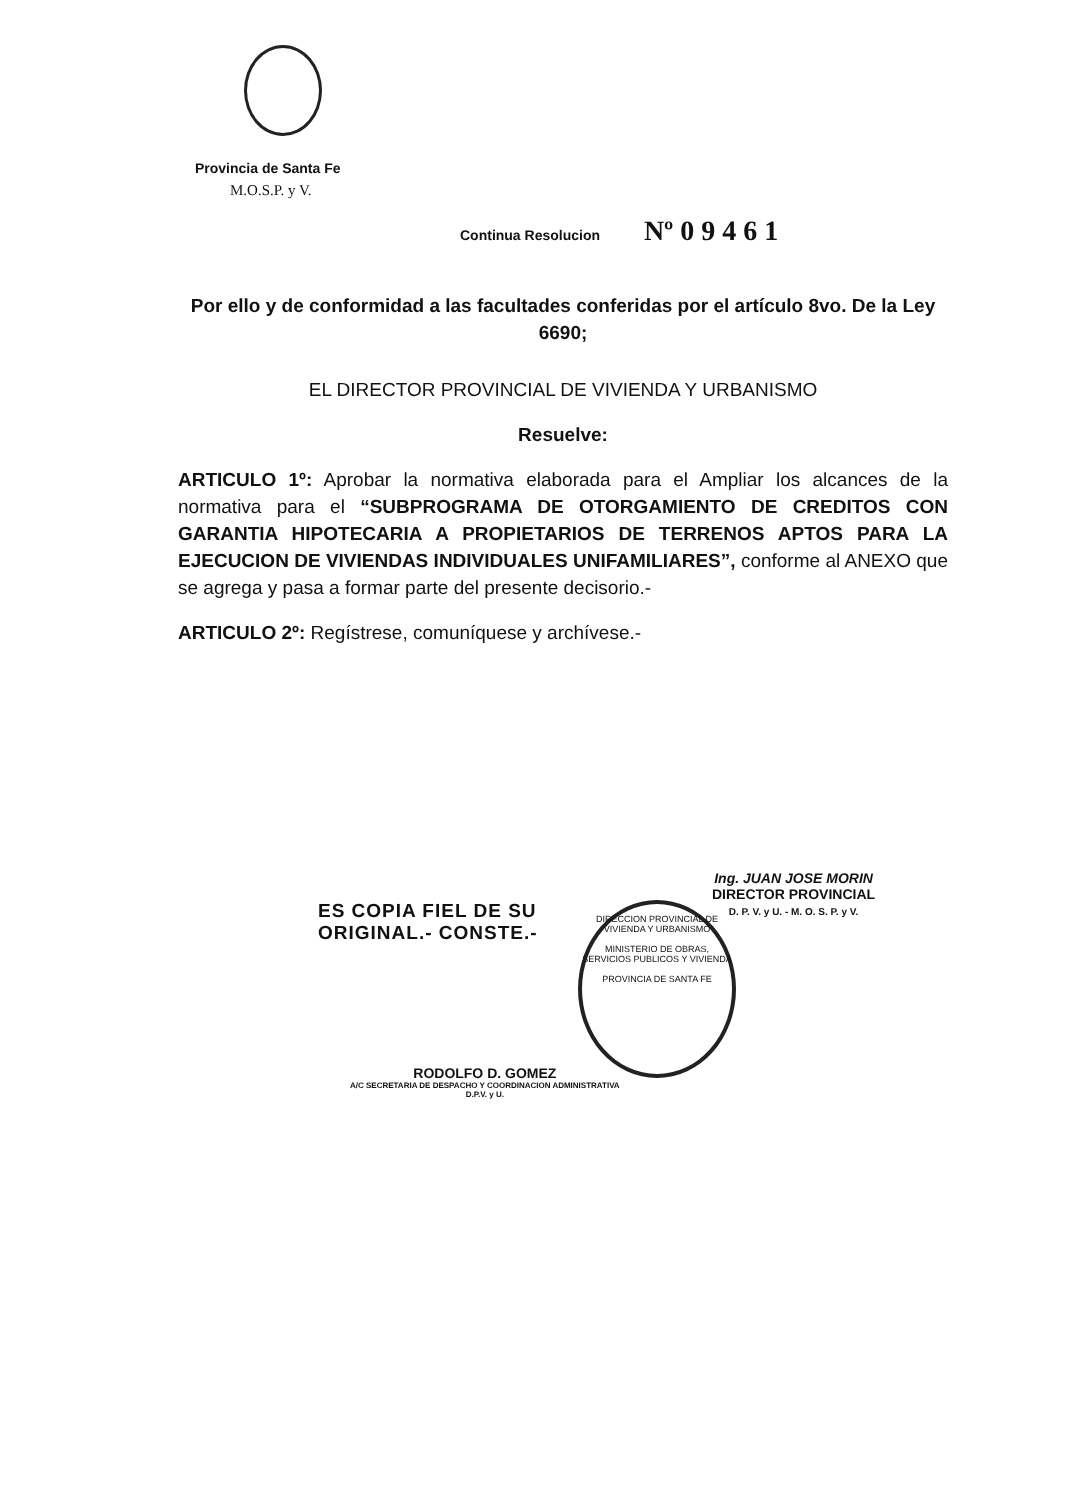Provincia de Santa Fe
M.O.S.P. y V.
Continua Resolucion Nº 0 9 4 6 1
Por ello y de conformidad a las facultades conferidas por el artículo 8vo. De la Ley 6690;
EL DIRECTOR PROVINCIAL DE VIVIENDA Y URBANISMO
Resuelve:
ARTICULO 1º: Aprobar la normativa elaborada para el Ampliar los alcances de la normativa para el “SUBPROGRAMA DE OTORGAMIENTO DE CREDITOS CON GARANTIA HIPOTECARIA A PROPIETARIOS DE TERRENOS APTOS PARA LA EJECUCION DE VIVIENDAS INDIVIDUALES UNIFAMILIARES”, conforme al ANEXO que se agrega y pasa a formar parte del presente decisorio.-
ARTICULO 2º: Regístrese, comuníquese y archívese.-
Ing. JUAN JOSE MORIN
DIRECTOR PROVINCIAL
D. P. V. y U. - M. O. S. P. y V.
ES COPIA FIEL DE SU
ORIGINAL.- CONSTE.-
DIRECCION PROVINCIAL DE VIVIENDA Y URBANISMO
MINISTERIO DE OBRAS, SERVICIOS PUBLICOS Y VIVIENDA
PROVINCIA DE SANTA FE
RODOLFO D. GOMEZ
A/C SECRETARIA DE DESPACHO Y COORDINACION ADMINISTRATIVA
D.P.V. y U.